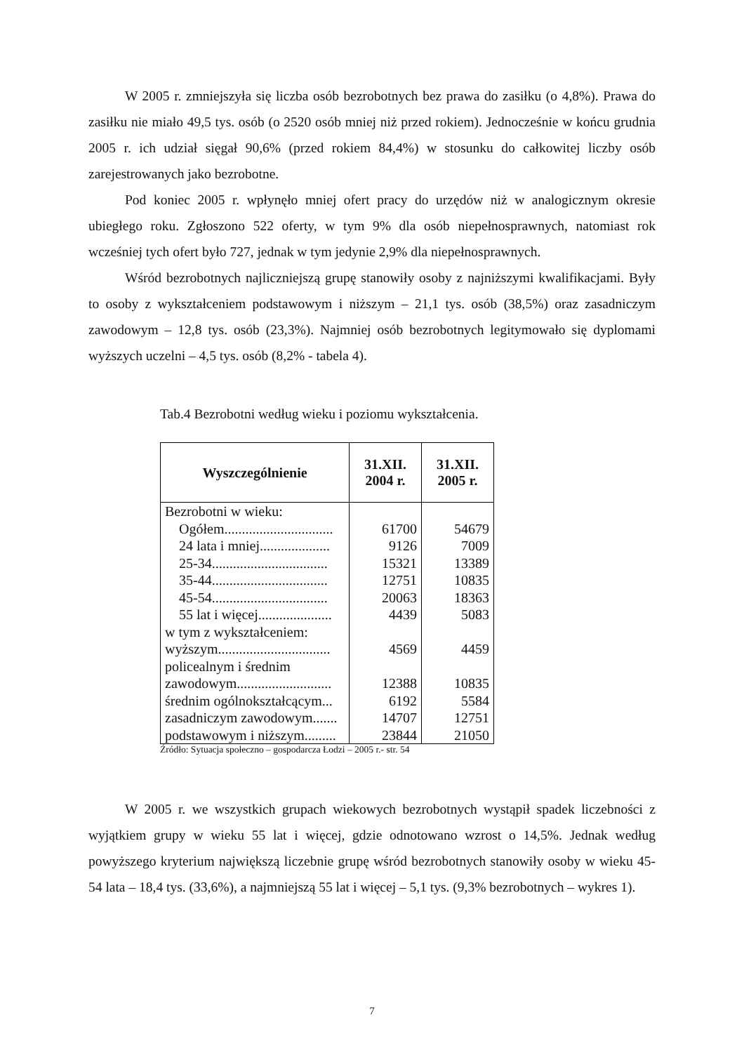W 2005 r. zmniejszyła się liczba osób bezrobotnych bez prawa do zasiłku (o 4,8%). Prawa do zasiłku nie miało 49,5 tys. osób (o 2520 osób mniej niż przed rokiem). Jednocześnie w końcu grudnia 2005 r. ich udział sięgał 90,6% (przed rokiem 84,4%) w stosunku do całkowitej liczby osób zarejestrowanych jako bezrobotne.
Pod koniec 2005 r. wpłynęło mniej ofert pracy do urzędów niż w analogicznym okresie ubiegłego roku. Zgłoszono 522 oferty, w tym 9% dla osób niepełnosprawnych, natomiast rok wcześniej tych ofert było 727, jednak w tym jedynie 2,9% dla niepełnosprawnych.
Wśród bezrobotnych najliczniejszą grupę stanowiły osoby z najniższymi kwalifikacjami. Były to osoby z wykształceniem podstawowym i niższym – 21,1 tys. osób (38,5%) oraz zasadniczym zawodowym – 12,8 tys. osób (23,3%). Najmniej osób bezrobotnych legitymowało się dyplomami wyższych uczelni – 4,5 tys. osób (8,2% - tabela 4).
Tab.4 Bezrobotni według wieku i poziomu wykształcenia.
| Wyszczególnienie | 31.XII. 2004 r. | 31.XII. 2005 r. |
| --- | --- | --- |
| Bezrobotni w wieku: Ogółem............................... 24 lata i mniej.................... 25-34................................. 35-44................................. 45-54................................. 55 lat i więcej..................... | 61700 9126 15321 12751 20063 4439 | 54679 7009 13389 10835 18363 5083 |
| w tym z wykształceniem: wyższym................................ | 4569 | 4459 |
| policealnym i średnim zawodowym........................... | 12388 | 10835 |
| średnim ogólnokształcącym... | 6192 | 5584 |
| zasadniczym zawodowym....... | 14707 | 12751 |
| podstawowym i niższym......... | 23844 | 21050 |
Źródło: Sytuacja społeczno – gospodarcza Łodzi – 2005 r.- str. 54
W 2005 r. we wszystkich grupach wiekowych bezrobotnych wystąpił spadek liczebności z wyjątkiem grupy w wieku 55 lat i więcej, gdzie odnotowano wzrost o 14,5%. Jednak według powyższego kryterium największą liczebnie grupę wśród bezrobotnych stanowiły osoby w wieku 45-54 lata – 18,4 tys. (33,6%), a najmniejszą 55 lat i więcej – 5,1 tys. (9,3% bezrobotnych – wykres 1).
7